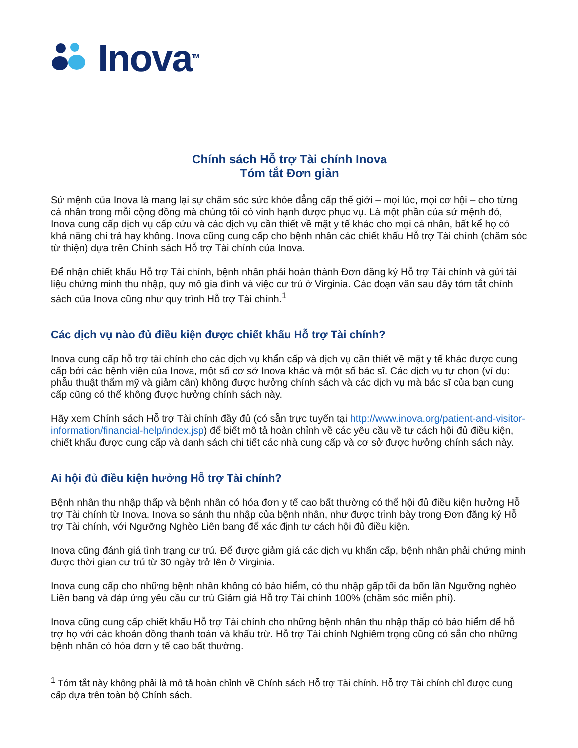Inova<sup>TM</sup>
Chính sách Hỗ trợ Tài chính Inova
Tóm tắt Đơn giản
Sứ mệnh của Inova là mang lại sự chăm sóc sức khỏe đẳng cấp thế giới – mọi lúc, mọi cơ hội – cho từng cá nhân trong mỗi cộng đồng mà chúng tôi có vinh hạnh được phục vụ. Là một phần của sứ mệnh đó, Inova cung cấp dịch vụ cấp cứu và các dịch vụ cần thiết về mặt y tế khác cho mọi cá nhân, bất kể họ có khả năng chi trả hay không. Inova cũng cung cấp cho bệnh nhân các chiết khấu Hỗ trợ Tài chính (chăm sóc từ thiện) dựa trên Chính sách Hỗ trợ Tài chính của Inova.
Để nhận chiết khấu Hỗ trợ Tài chính, bệnh nhân phải hoàn thành Đơn đăng ký Hỗ trợ Tài chính và gửi tài liệu chứng minh thu nhập, quy mô gia đình và việc cư trú ở Virginia. Các đoạn văn sau đây tóm tắt chính sách của Inova cũng như quy trình Hỗ trợ Tài chính.<sup>1</sup>
Các dịch vụ nào đủ điều kiện được chiết khấu Hỗ trợ Tài chính?
Inova cung cấp hỗ trợ tài chính cho các dịch vụ khẩn cấp và dịch vụ cần thiết về mặt y tế khác được cung cấp bởi các bệnh viện của Inova, một số cơ sở Inova khác và một số bác sĩ. Các dịch vụ tự chọn (ví dụ: phẫu thuật thẩm mỹ và giảm cân) không được hưởng chính sách và các dịch vụ mà bác sĩ của bạn cung cấp cũng có thể không được hưởng chính sách này.
Hãy xem Chính sách Hỗ trợ Tài chính đầy đủ (có sẵn trực tuyến tại http://www.inova.org/patient-and-visitor-information/financial-help/index.jsp) để biết mô tả hoàn chỉnh về các yêu cầu về tư cách hội đủ điều kiện, chiết khấu được cung cấp và danh sách chi tiết các nhà cung cấp và cơ sở được hưởng chính sách này.
Ai hội đủ điều kiện hưởng Hỗ trợ Tài chính?
Bệnh nhân thu nhập thấp và bệnh nhân có hóa đơn y tế cao bất thường có thể hội đủ điều kiện hưởng Hỗ trợ Tài chính từ Inova. Inova so sánh thu nhập của bệnh nhân, như được trình bày trong Đơn đăng ký Hỗ trợ Tài chính, với Ngưỡng Nghèo Liên bang để xác định tư cách hội đủ điều kiện.
Inova cũng đánh giá tình trạng cư trú. Để được giảm giá các dịch vụ khẩn cấp, bệnh nhân phải chứng minh được thời gian cư trú từ 30 ngày trở lên ở Virginia.
Inova cung cấp cho những bệnh nhân không có bảo hiểm, có thu nhập gấp tối đa bốn lần Ngưỡng nghèo Liên bang và đáp ứng yêu cầu cư trú Giảm giá Hỗ trợ Tài chính 100% (chăm sóc miễn phí).
Inova cũng cung cấp chiết khấu Hỗ trợ Tài chính cho những bệnh nhân thu nhập thấp có bảo hiểm để hỗ trợ họ với các khoản đồng thanh toán và khấu trừ. Hỗ trợ Tài chính Nghiêm trọng cũng có sẵn cho những bệnh nhân có hóa đơn y tế cao bất thường.
<sup>1</sup> Tóm tắt này không phải là mô tả hoàn chỉnh về Chính sách Hỗ trợ Tài chính. Hỗ trợ Tài chính chỉ được cung cấp dựa trên toàn bộ Chính sách.